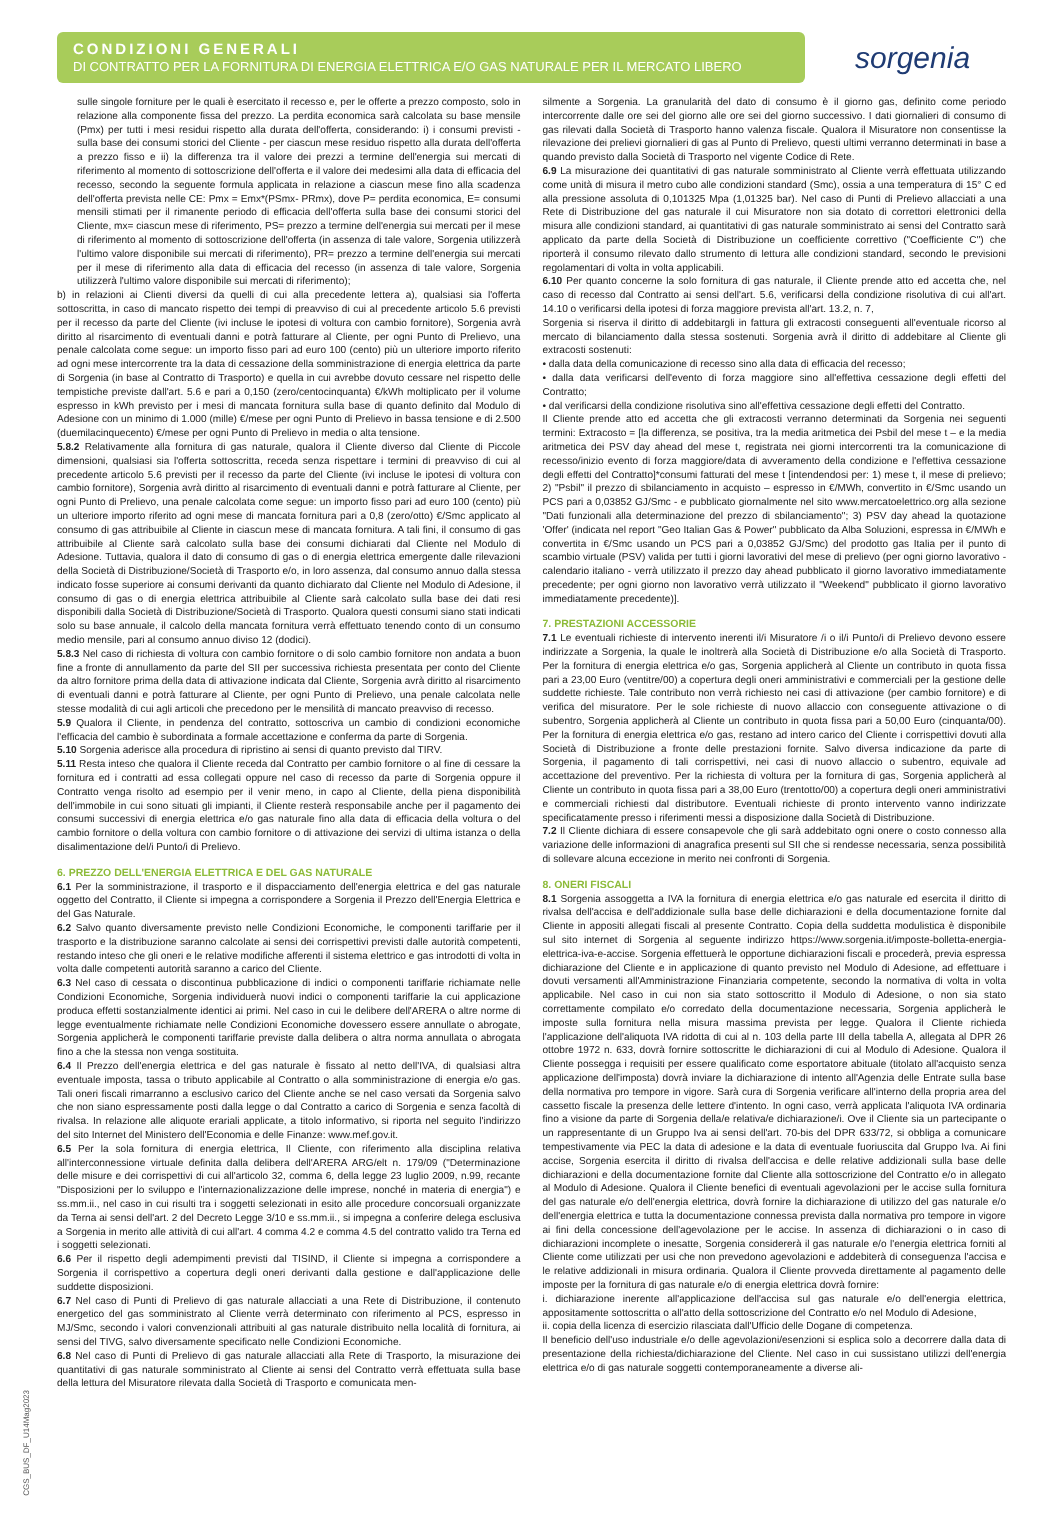CONDIZIONI GENERALI
DI CONTRATTO PER LA FORNITURA DI ENERGIA ELETTRICA E/O GAS NATURALE PER IL MERCATO LIBERO
sorgenia
sulle singole forniture per le quali è esercitato il recesso e, per le offerte a prezzo composto, solo in relazione alla componente fissa del prezzo. La perdita economica sarà calcolata su base mensile (Pmx) per tutti i mesi residui rispetto alla durata dell'offerta, considerando: i) i consumi previsti - sulla base dei consumi storici del Cliente - per ciascun mese residuo rispetto alla durata dell'offerta a prezzo fisso e ii) la differenza tra il valore dei prezzi a termine dell'energia sui mercati di riferimento al momento di sottoscrizione dell'offerta e il valore dei medesimi alla data di efficacia del recesso, secondo la seguente formula applicata in relazione a ciascun mese fino alla scadenza dell'offerta prevista nelle CE: Pmx = Emx*(PSmx- PRmx), dove P= perdita economica, E= consumi mensili stimati per il rimanente periodo di efficacia dell'offerta sulla base dei consumi storici del Cliente, mx= ciascun mese di riferimento, PS= prezzo a termine dell'energia sui mercati per il mese di riferimento al momento di sottoscrizione dell'offerta (in assenza di tale valore, Sorgenia utilizzerà l'ultimo valore disponibile sui mercati di riferimento), PR= prezzo a termine dell'energia sui mercati per il mese di riferimento alla data di efficacia del recesso (in assenza di tale valore, Sorgenia utilizzerà l'ultimo valore disponibile sui mercati di riferimento);
b) in relazioni ai Clienti diversi da quelli di cui alla precedente lettera a), qualsiasi sia l'offerta sottoscritta, in caso di mancato rispetto dei tempi di preavviso di cui al precedente articolo 5.6 previsti per il recesso da parte del Cliente (ivi incluse le ipotesi di voltura con cambio fornitore), Sorgenia avrà diritto al risarcimento di eventuali danni e potrà fatturare al Cliente, per ogni Punto di Prelievo, una penale calcolata come segue: un importo fisso pari ad euro 100 (cento) più un ulteriore importo riferito ad ogni mese intercorrente tra la data di cessazione della somministrazione di energia elettrica da parte di Sorgenia (in base al Contratto di Trasporto) e quella in cui avrebbe dovuto cessare nel rispetto delle tempistiche previste dall'art. 5.6 e pari a 0,150 (zero/centocinquanta) €/kWh moltiplicato per il volume espresso in kWh previsto per i mesi di mancata fornitura sulla base di quanto definito dal Modulo di Adesione con un minimo di 1.000 (mille) €/mese per ogni Punto di Prelievo in bassa tensione e di 2.500 (duemilacinquecento) €/mese per ogni Punto di Prelievo in media o alta tensione.
5.8.2 Relativamente alla fornitura di gas naturale, qualora il Cliente diverso dal Cliente di Piccole dimensioni, qualsiasi sia l'offerta sottoscritta, receda senza rispettare i termini di preavviso di cui al precedente articolo 5.6 previsti per il recesso da parte del Cliente (ivi incluse le ipotesi di voltura con cambio fornitore), Sorgenia avrà diritto al risarcimento di eventuali danni e potrà fatturare al Cliente, per ogni Punto di Prelievo, una penale calcolata come segue: un importo fisso pari ad euro 100 (cento) più un ulteriore importo riferito ad ogni mese di mancata fornitura pari a 0,8 (zero/otto) €/Smc applicato al consumo di gas attribuibile al Cliente in ciascun mese di mancata fornitura. A tali fini, il consumo di gas attribuibile al Cliente sarà calcolato sulla base dei consumi dichiarati dal Cliente nel Modulo di Adesione. Tuttavia, qualora il dato di consumo di gas o di energia elettrica emergente dalle rilevazioni della Società di Distribuzione/Società di Trasporto e/o, in loro assenza, dal consumo annuo dalla stessa indicato fosse superiore ai consumi derivanti da quanto dichiarato dal Cliente nel Modulo di Adesione, il consumo di gas o di energia elettrica attribuibile al Cliente sarà calcolato sulla base dei dati resi disponibili dalla Società di Distribuzione/Società di Trasporto. Qualora questi consumi siano stati indicati solo su base annuale, il calcolo della mancata fornitura verrà effettuato tenendo conto di un consumo medio mensile, pari al consumo annuo diviso 12 (dodici).
5.8.3 Nel caso di richiesta di voltura con cambio fornitore o di solo cambio fornitore non andata a buon fine a fronte di annullamento da parte del SII per successiva richiesta presentata per conto del Cliente da altro fornitore prima della data di attivazione indicata dal Cliente, Sorgenia avrà diritto al risarcimento di eventuali danni e potrà fatturare al Cliente, per ogni Punto di Prelievo, una penale calcolata nelle stesse modalità di cui agli articoli che precedono per le mensilità di mancato preavviso di recesso.
5.9 Qualora il Cliente, in pendenza del contratto, sottoscriva un cambio di condizioni economiche l'efficacia del cambio è subordinata a formale accettazione e conferma da parte di Sorgenia.
5.10 Sorgenia aderisce alla procedura di ripristino ai sensi di quanto previsto dal TIRV.
5.11 Resta inteso che qualora il Cliente receda dal Contratto per cambio fornitore o al fine di cessare la fornitura ed i contratti ad essa collegati oppure nel caso di recesso da parte di Sorgenia oppure il Contratto venga risolto ad esempio per il venir meno, in capo al Cliente, della piena disponibilità dell'immobile in cui sono situati gli impianti, il Cliente resterà responsabile anche per il pagamento dei consumi successivi di energia elettrica e/o gas naturale fino alla data di efficacia della voltura o del cambio fornitore o della voltura con cambio fornitore o di attivazione dei servizi di ultima istanza o della disalimentazione del/i Punto/i di Prelievo.
6. PREZZO DELL'ENERGIA ELETTRICA E DEL GAS NATURALE
6.1 Per la somministrazione, il trasporto e il dispacciamento dell'energia elettrica e del gas naturale oggetto del Contratto, il Cliente si impegna a corrispondere a Sorgenia il Prezzo dell'Energia Elettrica e del Gas Naturale.
6.2 Salvo quanto diversamente previsto nelle Condizioni Economiche, le componenti tariffarie per il trasporto e la distribuzione saranno calcolate ai sensi dei corrispettivi previsti dalle autorità competenti, restando inteso che gli oneri e le relative modifiche afferenti il sistema elettrico e gas introdotti di volta in volta dalle competenti autorità saranno a carico del Cliente.
6.3 Nel caso di cessata o discontinua pubblicazione di indici o componenti tariffarie richiamate nelle Condizioni Economiche, Sorgenia individuerà nuovi indici o componenti tariffarie la cui applicazione produca effetti sostanzialmente identici ai primi. Nel caso in cui le delibere dell'ARERA o altre norme di legge eventualmente richiamate nelle Condizioni Economiche dovessero essere annullate o abrogate, Sorgenia applicherà le componenti tariffarie previste dalla delibera o altra norma annullata o abrogata fino a che la stessa non venga sostituita.
6.4 Il Prezzo dell'energia elettrica e del gas naturale è fissato al netto dell'IVA, di qualsiasi altra eventuale imposta, tassa o tributo applicabile al Contratto o alla somministrazione di energia e/o gas. Tali oneri fiscali rimarranno a esclusivo carico del Cliente anche se nel caso versati da Sorgenia salvo che non siano espressamente posti dalla legge o dal Contratto a carico di Sorgenia e senza facoltà di rivalsa. In relazione alle aliquote erariali applicate, a titolo informativo, si riporta nel seguito l'indirizzo del sito Internet del Ministero dell'Economia e delle Finanze: www.mef.gov.it.
6.5 Per la sola fornitura di energia elettrica, Il Cliente, con riferimento alla disciplina relativa all'interconnessione virtuale definita dalla delibera dell'ARERA ARG/elt n. 179/09 ("Determinazione delle misure e dei corrispettivi di cui all'articolo 32, comma 6, della legge 23 luglio 2009, n.99, recante "Disposizioni per lo sviluppo e l'internazionalizzazione delle imprese, nonché in materia di energia") e ss.mm.ii., nel caso in cui risulti tra i soggetti selezionati in esito alle procedure concorsuali organizzate da Terna ai sensi dell'art. 2 del Decreto Legge 3/10 e ss.mm.ii., si impegna a conferire delega esclusiva a Sorgenia in merito alle attività di cui all'art. 4 comma 4.2 e comma 4.5 del contratto valido tra Terna ed i soggetti selezionati.
6.6 Per il rispetto degli adempimenti previsti dal TISIND, il Cliente si impegna a corrispondere a Sorgenia il corrispettivo a copertura degli oneri derivanti dalla gestione e dall'applicazione delle suddette disposizioni.
6.7 Nel caso di Punti di Prelievo di gas naturale allacciati a una Rete di Distribuzione, il contenuto energetico del gas somministrato al Cliente verrà determinato con riferimento al PCS, espresso in MJ/Smc, secondo i valori convenzionali attribuiti al gas naturale distribuito nella località di fornitura, ai sensi del TIVG, salvo diversamente specificato nelle Condizioni Economiche.
6.8 Nel caso di Punti di Prelievo di gas naturale allacciati alla Rete di Trasporto, la misurazione dei quantitativi di gas naturale somministrato al Cliente ai sensi del Contratto verrà effettuata sulla base della lettura del Misuratore rilevata dalla Società di Trasporto e comunicata men-
silmente a Sorgenia. La granularità del dato di consumo è il giorno gas, definito come periodo intercorrente dalle ore sei del giorno alle ore sei del giorno successivo. I dati giornalieri di consumo di gas rilevati dalla Società di Trasporto hanno valenza fiscale. Qualora il Misuratore non consentisse la rilevazione dei prelievi giornalieri di gas al Punto di Prelievo, questi ultimi verranno determinati in base a quando previsto dalla Società di Trasporto nel vigente Codice di Rete.
6.9 La misurazione dei quantitativi di gas naturale somministrato al Cliente verrà effettuata utilizzando come unità di misura il metro cubo alle condizioni standard (Smc), ossia a una temperatura di 15° C ed alla pressione assoluta di 0,101325 Mpa (1,01325 bar). Nel caso di Punti di Prelievo allacciati a una Rete di Distribuzione del gas naturale il cui Misuratore non sia dotato di correttori elettronici della misura alle condizioni standard, ai quantitativi di gas naturale somministrato ai sensi del Contratto sarà applicato da parte della Società di Distribuzione un coefficiente correttivo ("Coefficiente C") che riporterà il consumo rilevato dallo strumento di lettura alle condizioni standard, secondo le previsioni regolamentari di volta in volta applicabili.
6.10 Per quanto concerne la solo fornitura di gas naturale, il Cliente prende atto ed accetta che, nel caso di recesso dal Contratto ai sensi dell'art. 5.6, verificarsi della condizione risolutiva di cui all'art. 14.10 o verificarsi della ipotesi di forza maggiore prevista all'art. 13.2, n. 7,
Sorgenia si riserva il diritto di addebitargli in fattura gli extracosti conseguenti all'eventuale ricorso al mercato di bilanciamento dalla stessa sostenuti. Sorgenia avrà il diritto di addebitare al Cliente gli extracosti sostenuti:
• dalla data della comunicazione di recesso sino alla data di efficacia del recesso;
• dalla data verificarsi dell'evento di forza maggiore sino all'effettiva cessazione degli effetti del Contratto;
• dal verificarsi della condizione risolutiva sino all'effettiva cessazione degli effetti del Contratto.
Il Cliente prende atto ed accetta che gli extracosti verranno determinati da Sorgenia nei seguenti termini: Extracosto = [la differenza, se positiva, tra la media aritmetica dei Psbil del mese t – e la media aritmetica dei PSV day ahead del mese t, registrata nei giorni intercorrenti tra la comunicazione di recesso/inizio evento di forza maggiore/data di avveramento della condizione e l'effettiva cessazione degli effetti del Contratto]*consumi fatturati del mese t [intendendosi per: 1) mese t, il mese di prelievo; 2) "Psbil" il prezzo di sbilanciamento in acquisto – espresso in €/MWh, convertito in €/Smc usando un PCS pari a 0,03852 GJ/Smc - e pubblicato giornalmente nel sito www.mercatoelettrico.org alla sezione "Dati funzionali alla determinazione del prezzo di sbilanciamento"; 3) PSV day ahead la quotazione 'Offer' (indicata nel report "Geo Italian Gas & Power" pubblicato da Alba Soluzioni, espressa in €/MWh e convertita in €/Smc usando un PCS pari a 0,03852 GJ/Smc) del prodotto gas Italia per il punto di scambio virtuale (PSV) valida per tutti i giorni lavorativi del mese di prelievo (per ogni giorno lavorativo - calendario italiano - verrà utilizzato il prezzo day ahead pubblicato il giorno lavorativo immediatamente precedente; per ogni giorno non lavorativo verrà utilizzato il "Weekend" pubblicato il giorno lavorativo immediatamente precedente)].
7. PRESTAZIONI ACCESSORIE
7.1 Le eventuali richieste di intervento inerenti il/i Misuratore /i o il/i Punto/i di Prelievo devono essere indirizzate a Sorgenia, la quale le inoltrerà alla Società di Distribuzione e/o alla Società di Trasporto. Per la fornitura di energia elettrica e/o gas, Sorgenia applicherà al Cliente un contributo in quota fissa pari a 23,00 Euro (ventitre/00) a copertura degli oneri amministrativi e commerciali per la gestione delle suddette richieste. Tale contributo non verrà richiesto nei casi di attivazione (per cambio fornitore) e di verifica del misuratore. Per le sole richieste di nuovo allaccio con conseguente attivazione o di subentro, Sorgenia applicherà al Cliente un contributo in quota fissa pari a 50,00 Euro (cinquanta/00). Per la fornitura di energia elettrica e/o gas, restano ad intero carico del Cliente i corrispettivi dovuti alla Società di Distribuzione a fronte delle prestazioni fornite. Salvo diversa indicazione da parte di Sorgenia, il pagamento di tali corrispettivi, nei casi di nuovo allaccio o subentro, equivale ad accettazione del preventivo. Per la richiesta di voltura per la fornitura di gas, Sorgenia applicherà al Cliente un contributo in quota fissa pari a 38,00 Euro (trentotto/00) a copertura degli oneri amministrativi e commerciali richiesti dal distributore. Eventuali richieste di pronto intervento vanno indirizzate specificatamente presso i riferimenti messi a disposizione dalla Società di Distribuzione.
7.2 Il Cliente dichiara di essere consapevole che gli sarà addebitato ogni onere o costo connesso alla variazione delle informazioni di anagrafica presenti sul SII che si rendesse necessaria, senza possibilità di sollevare alcuna eccezione in merito nei confronti di Sorgenia.
8. ONERI FISCALI
8.1 Sorgenia assoggetta a IVA la fornitura di energia elettrica e/o gas naturale ed esercita il diritto di rivalsa dell'accisa e dell'addizionale sulla base delle dichiarazioni e della documentazione fornite dal Cliente in appositi allegati fiscali al presente Contratto. Copia della suddetta modulistica è disponibile sul sito internet di Sorgenia al seguente indirizzo https://www.sorgenia.it/imposte-bolletta-energia-elettrica-iva-e-accise. Sorgenia effettuerà le opportune dichiarazioni fiscali e procederà, previa espressa dichiarazione del Cliente e in applicazione di quanto previsto nel Modulo di Adesione, ad effettuare i dovuti versamenti all'Amministrazione Finanziaria competente, secondo la normativa di volta in volta applicabile. Nel caso in cui non sia stato sottoscritto il Modulo di Adesione, o non sia stato correttamente compilato e/o corredato della documentazione necessaria, Sorgenia applicherà le imposte sulla fornitura nella misura massima prevista per legge. Qualora il Cliente richieda l'applicazione dell'aliquota IVA ridotta di cui al n. 103 della parte III della tabella A, allegata al DPR 26 ottobre 1972 n. 633, dovrà fornire sottoscritte le dichiarazioni di cui al Modulo di Adesione. Qualora il Cliente possegga i requisiti per essere qualificato come esportatore abituale (titolato all'acquisto senza applicazione dell'imposta) dovrà inviare la dichiarazione di intento all'Agenzia delle Entrate sulla base della normativa pro tempore in vigore. Sarà cura di Sorgenia verificare all'interno della propria area del cassetto fiscale la presenza delle lettere d'intento. In ogni caso, verrà applicata l'aliquota IVA ordinaria fino a visione da parte di Sorgenia della/e relativa/e dichiarazione/i. Ove il Cliente sia un partecipante o un rappresentante di un Gruppo Iva ai sensi dell'art. 70-bis del DPR 633/72, si obbliga a comunicare tempestivamente via PEC la data di adesione e la data di eventuale fuoriuscita dal Gruppo Iva. Ai fini accise, Sorgenia esercita il diritto di rivalsa dell'accisa e delle relative addizionali sulla base delle dichiarazioni e della documentazione fornite dal Cliente alla sottoscrizione del Contratto e/o in allegato al Modulo di Adesione. Qualora il Cliente benefici di eventuali agevolazioni per le accise sulla fornitura del gas naturale e/o dell'energia elettrica, dovrà fornire la dichiarazione di utilizzo del gas naturale e/o dell'energia elettrica e tutta la documentazione connessa prevista dalla normativa pro tempore in vigore ai fini della concessione dell'agevolazione per le accise. In assenza di dichiarazioni o in caso di dichiarazioni incomplete o inesatte, Sorgenia considererà il gas naturale e/o l'energia elettrica forniti al Cliente come utilizzati per usi che non prevedono agevolazioni e addebiterà di conseguenza l'accisa e le relative addizionali in misura ordinaria. Qualora il Cliente provveda direttamente al pagamento delle imposte per la fornitura di gas naturale e/o di energia elettrica dovrà fornire:
i. dichiarazione inerente all'applicazione dell'accisa sul gas naturale e/o dell'energia elettrica, appositamente sottoscritta o all'atto della sottoscrizione del Contratto e/o nel Modulo di Adesione,
ii. copia della licenza di esercizio rilasciata dall'Ufficio delle Dogane di competenza.
Il beneficio dell'uso industriale e/o delle agevolazioni/esenzioni si esplica solo a decorrere dalla data di presentazione della richiesta/dichiarazione del Cliente. Nel caso in cui sussistano utilizzi dell'energia elettrica e/o di gas naturale soggetti contemporaneamente a diverse ali-
CGS_BUS_DF_U14Mag2023